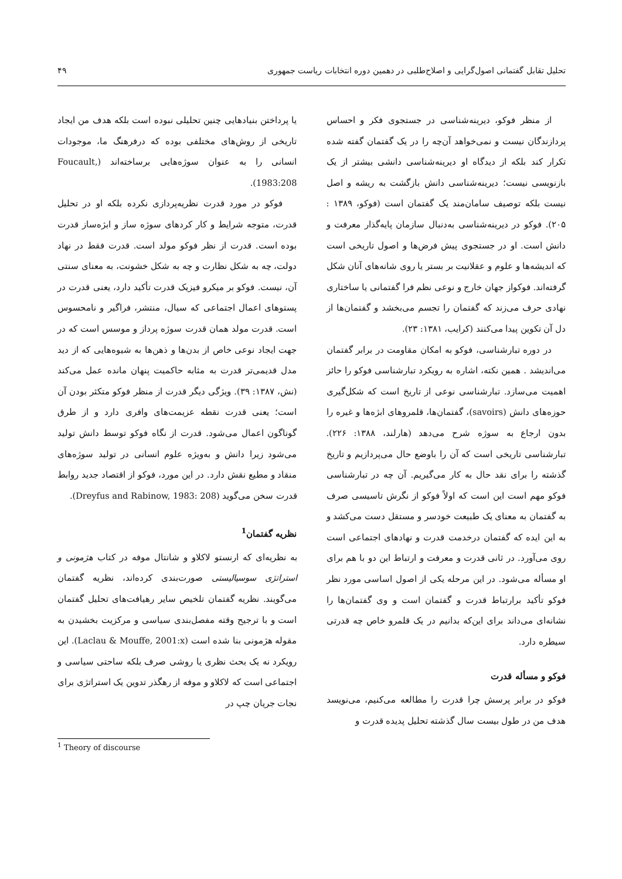تحلیل تقابل گفتمانی اصول‌گرایی و اصلاح‌طلبی در دهمین دوره انتخابات ریاست جمهوری ۴۹
از منظر فوکو، دیرینه‌شناسی در جستجوی فکر و احساس پردازندگان نیست و نمی‌خواهد آن‌چه را در یک گفتمان گفته شده تکرار کند بلکه از دیدگاه او دیرینه‌شناسی دانشی بیشتر از یک بازنویسی نیست؛ دیرینه‌شناسی دانش بازگشت به ریشه و اصل نیست بلکه توصیف سامان‌مند یک گفتمان است (فوکو، ۱۳۸۹ : ۲۰۵). فوکو در دیرینه‌شناسی به‌دنبال سازمان پایه‌گذار معرفت و دانش است. او در جستجوی پیش فرض‌ها و اصول تاریخی است که اندیشه‌ها و علوم و عقلانیت بر بستر یا روی شانه‌های آنان شکل گرفته‌اند. فوکواز جهان خارج و نوعی نظم فرا گفتمانی یا ساختاری نهادی حرف می‌زند که گفتمان را تجسم می‌بخشد و گفتمان‌ها از دل آن تکوین پیدا می‌کنند (کرایب، ۱۳۸۱: ۲۳).
در دوره تبارشناسی، فوکو به امکان مقاومت در برابر گفتمان می‌اندیشد . همین نکته، اشاره به رویکرد تبارشناسی فوکو را حائز اهمیت می‌سازد. تبارشناسی نوعی از تاریخ است که شکل‌گیری حوزه‌های دانش (savoirs)، گفتمان‌ها، قلمروهای ابژه‌ها و غیره را بدون ارجاع به سوژه شرح می‌دهد (هارلند، ۱۳۸۸: ۲۲۶). تبارشناسی تاریخی است که آن را باوضع حال می‌پردازیم و تاریخ گذشته را برای نقد حال به کار می‌گیریم. آن چه در تبارشناسی فوکو مهم است این است که اولاً فوکو از نگرش تاسیسی صرف به گفتمان به معنای یک طبیعت خودسر و مستقل دست می‌کشد و به این ایده که گفتمان درخدمت قدرت و نهادهای اجتماعی است روی می‌آورد. در ثانی قدرت و معرفت و ارتباط این دو با هم برای او مسأله می‌شود. در این مرحله یکی از اصول اساسی مورد نظر فوکو تأکید برارتباط قدرت و گفتمان است و وی گفتمان‌ها را نشانه‌ای می‌داند برای این‌که بدانیم در یک قلمرو خاص چه قدرتی سیطره دارد.
فوکو و مسأله قدرت
فوکو در برابر پرسش چرا قدرت را مطالعه می‌کنیم، می‌نویسد هدف من در طول بیست سال گذشته تحلیل پدیده قدرت و
یا پرداختن بنیادهایی چنین تحلیلی نبوده است بلکه هدف من ایجاد تاریخی از روش‌های مختلفی بوده که درفرهنگ ما، موجودات انسانی را به عنوان سوژه‌هایی برساخته‌اند (Foucault, 1983:208).
فوکو در مورد قدرت نظریه‌پردازی نکرده بلکه او در تحلیل قدرت، متوجه شرایط و کار کردهای سوژه ساز و ابژه‌ساز قدرت بوده است. قدرت از نظر فوکو مولد است. قدرت فقط در نهاد دولت، چه به شکل نظارت و چه به شکل خشونت، به معنای سنتی آن، نیست. فوکو بر میکرو فیزیک قدرت تأکید دارد، یعنی قدرت در پستوهای اعمال اجتماعی که سیال، منتشر، فراگیر و نامحسوس است. قدرت مولد همان قدرت سوژه پرداز و موسس است که در جهت ایجاد نوعی خاص از بدن‌ها و ذهن‌ها به شیوه‌هایی که از دید مدل قدیمی‌تر قدرت به مثابه حاکمیت پنهان مانده عمل می‌کند (نش، ۱۳۸۷: ۳۹). ویژگی دیگر قدرت از منظر فوکو متکثر بودن آن است؛ یعنی قدرت نقطه عزیمت‌های وافری دارد و از طرق گوناگون اعمال می‌شود. قدرت از نگاه فوکو توسط دانش تولید می‌شود زیرا دانش و به‌ویژه علوم انسانی در تولید سوژه‌های منقاد و مطیع نقش دارد. در این مورد، فوکو از اقتصاد جدید روابط قدرت سخن می‌گوید (Dreyfus and Rabinow, 1983: 208).
نظریه گفتمان<sup>1</sup>
به نظریه‌ای که ارنستو لاکلاو و شانتال موفه در کتاب هژمونی و استراتژی سوسیالیستی صورت‌بندی کرده‌اند، نظریه گفتمان می‌گویند. نظریه گفتمان تلخیص سایر رهیافت‌های تحلیل گفتمان است و با ترجیح وقته مفصل‌بندی سیاسی و مرکزیت بخشیدن به مقوله هژمونی بنا شده است (Laclau & Mouffe, 2001:x). این رویکرد نه یک بحث نظری یا روشی صرف بلکه ساحتی سیاسی و اجتماعی است که لاکلاو و موفه از رهگذر تدوین یک استراتژی برای نجات جریان چپ در
<sup>1</sup> Theory of discourse